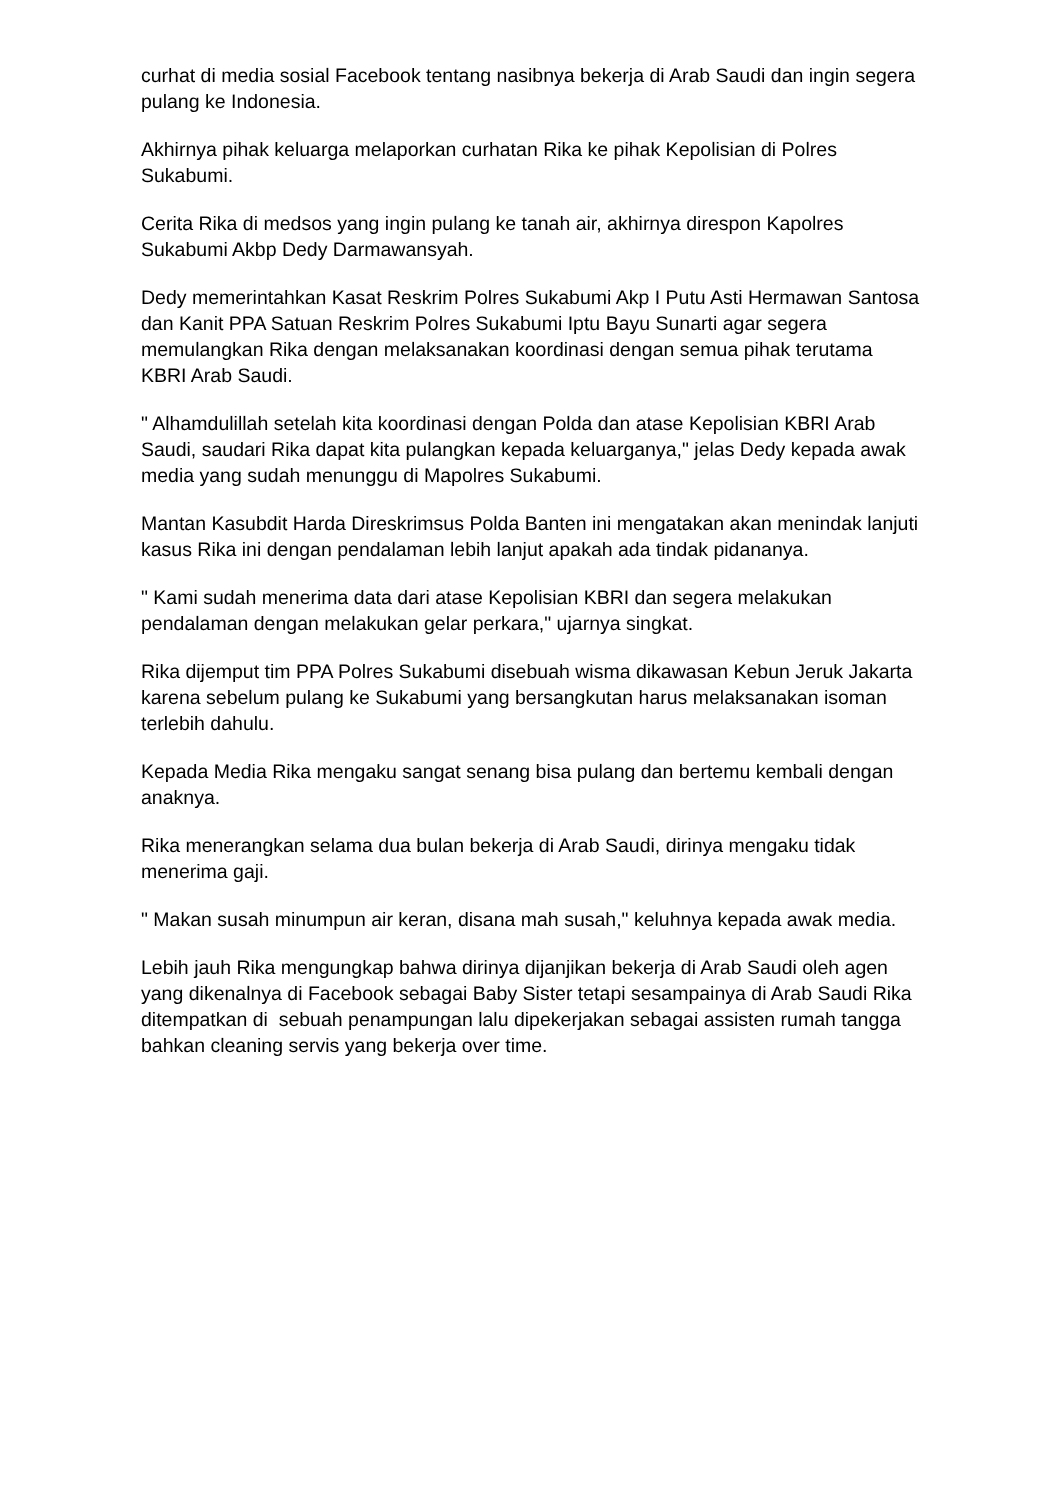curhat di media sosial Facebook tentang nasibnya bekerja di Arab Saudi dan ingin segera pulang ke Indonesia.
Akhirnya pihak keluarga melaporkan curhatan Rika ke pihak Kepolisian di Polres Sukabumi.
Cerita Rika di medsos yang ingin pulang ke tanah air, akhirnya direspon Kapolres Sukabumi Akbp Dedy Darmawansyah.
Dedy memerintahkan Kasat Reskrim Polres Sukabumi Akp I Putu Asti Hermawan Santosa dan Kanit PPA Satuan Reskrim Polres Sukabumi Iptu Bayu Sunarti agar segera memulangkan Rika dengan melaksanakan koordinasi dengan semua pihak terutama KBRI Arab Saudi.
" Alhamdulillah setelah kita koordinasi dengan Polda dan atase Kepolisian KBRI Arab Saudi, saudari Rika dapat kita pulangkan kepada keluarganya," jelas Dedy kepada awak media yang sudah menunggu di Mapolres Sukabumi.
Mantan Kasubdit Harda Direskrimsus Polda Banten ini mengatakan akan menindak lanjuti kasus Rika ini dengan pendalaman lebih lanjut apakah ada tindak pidananya.
" Kami sudah menerima data dari atase Kepolisian KBRI dan segera melakukan pendalaman dengan melakukan gelar perkara," ujarnya singkat.
Rika dijemput tim PPA Polres Sukabumi disebuah wisma dikawasan Kebun Jeruk Jakarta karena sebelum pulang ke Sukabumi yang bersangkutan harus melaksanakan isoman terlebih dahulu.
Kepada Media Rika mengaku sangat senang bisa pulang dan bertemu kembali dengan anaknya.
Rika menerangkan selama dua bulan bekerja di Arab Saudi, dirinya mengaku tidak menerima gaji.
" Makan susah minumpun air keran, disana mah susah," keluhnya kepada awak media.
Lebih jauh Rika mengungkap bahwa dirinya dijanjikan bekerja di Arab Saudi oleh agen yang dikenalnya di Facebook sebagai Baby Sister tetapi sesampainya di Arab Saudi Rika ditempatkan di sebuah penampungan lalu dipekerjakan sebagai assisten rumah tangga bahkan cleaning servis yang bekerja over time.